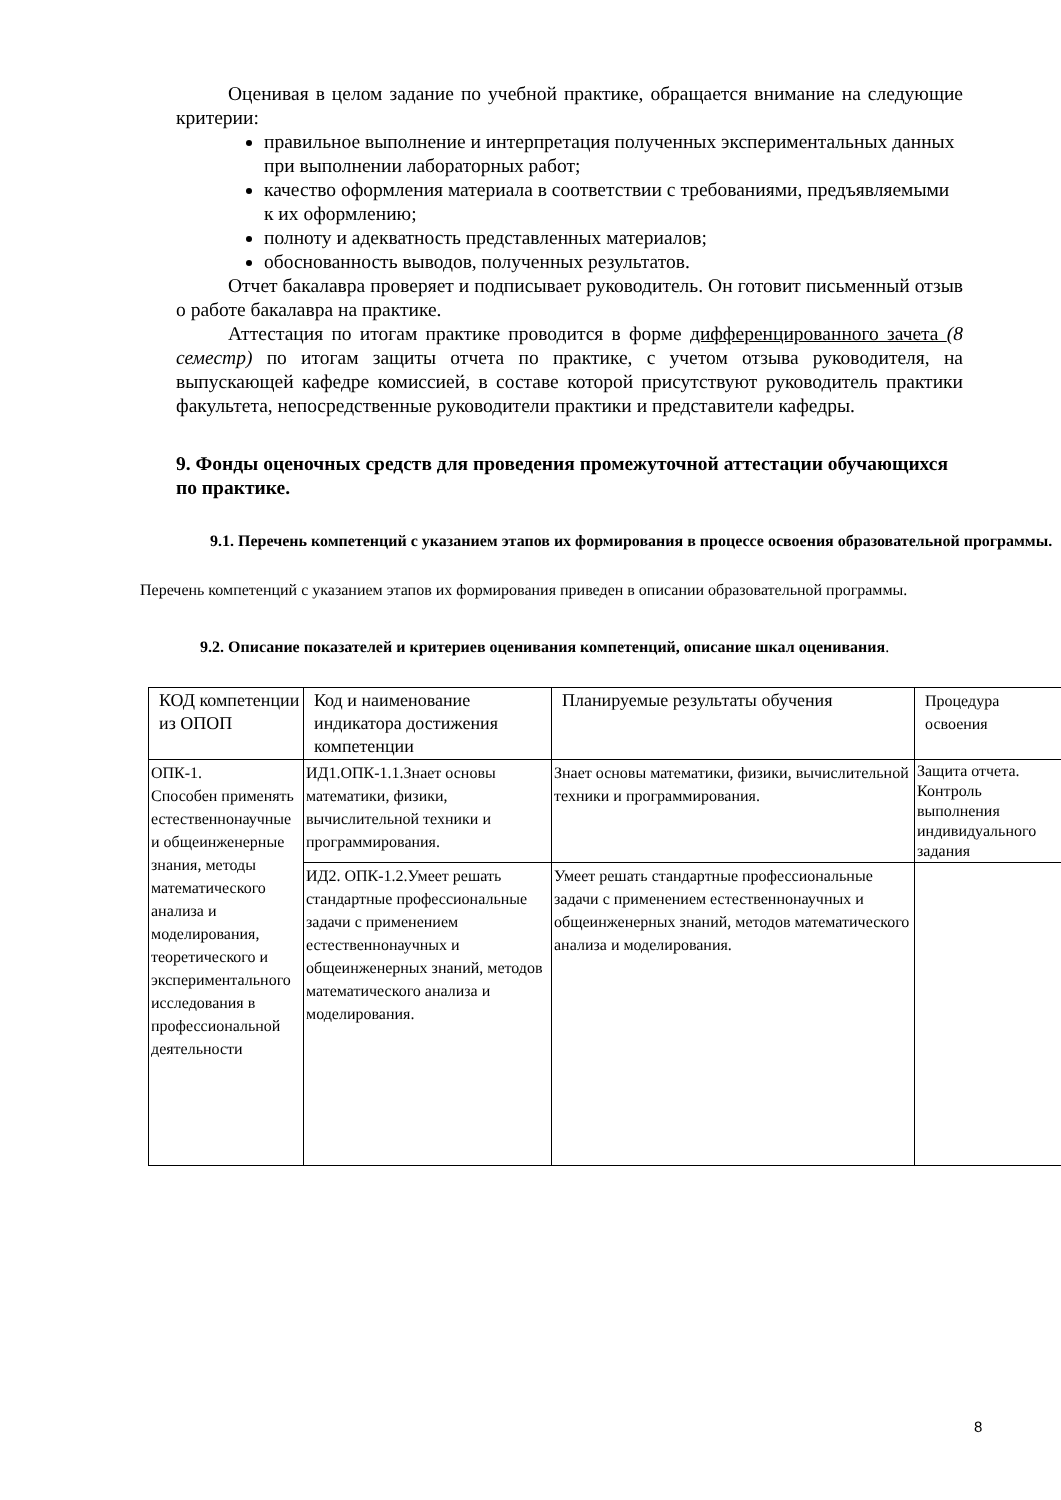Оценивая в целом задание по учебной практике, обращается внимание на следующие критерии:
правильное выполнение и интерпретация полученных экспериментальных данных при выполнении лабораторных работ;
качество оформления материала в соответствии с требованиями, предъявляемыми к их оформлению;
полноту и адекватность представленных материалов;
обоснованность выводов, полученных результатов.
Отчет бакалавра проверяет и подписывает руководитель. Он готовит письменный отзыв о работе бакалавра на практике.
Аттестация по итогам практике проводится в форме дифференцированного зачета (8 семестр) по итогам защиты отчета по практике, с учетом отзыва руководителя, на выпускающей кафедре комиссией, в составе которой присутствуют руководитель практики факультета, непосредственные руководители практики и представители кафедры.
9. Фонды оценочных средств для проведения промежуточной аттестации обучающихся по практике.
9.1. Перечень компетенций с указанием этапов их формирования в процессе освоения образовательной программы.
Перечень компетенций с указанием этапов их формирования приведен в описании образовательной программы.
9.2. Описание показателей и критериев оценивания компетенций, описание шкал оценивания.
| КОД компетенции из ОПОП | Код и наименование индикатора достижения компетенции | Планируемые результаты обучения | Процедура освоения |
| ОПК-1. Способен применять естественнонаучные и общеинженерные знания, методы математического анализа и моделирования, теоретического и экспериментального исследования в профессиональной деятельности | ИД1.ОПК-1.1.Знает основы математики, физики, вычислительной техники и программирования. | Знает основы математики, физики, вычислительной техники и программирования. | Защита отчета. Контроль выполнения индивидуального задания |
| | ИД2. ОПК-1.2.Умеет решать стандартные профессиональные задачи с применением естественнонаучных и общеинженерных знаний, методов математического анализа и моделирования. | Умеет решать стандартные профессиональные задачи с применением естественнонаучных и общеинженерных знаний, методов математического анализа и моделирования. | |
8